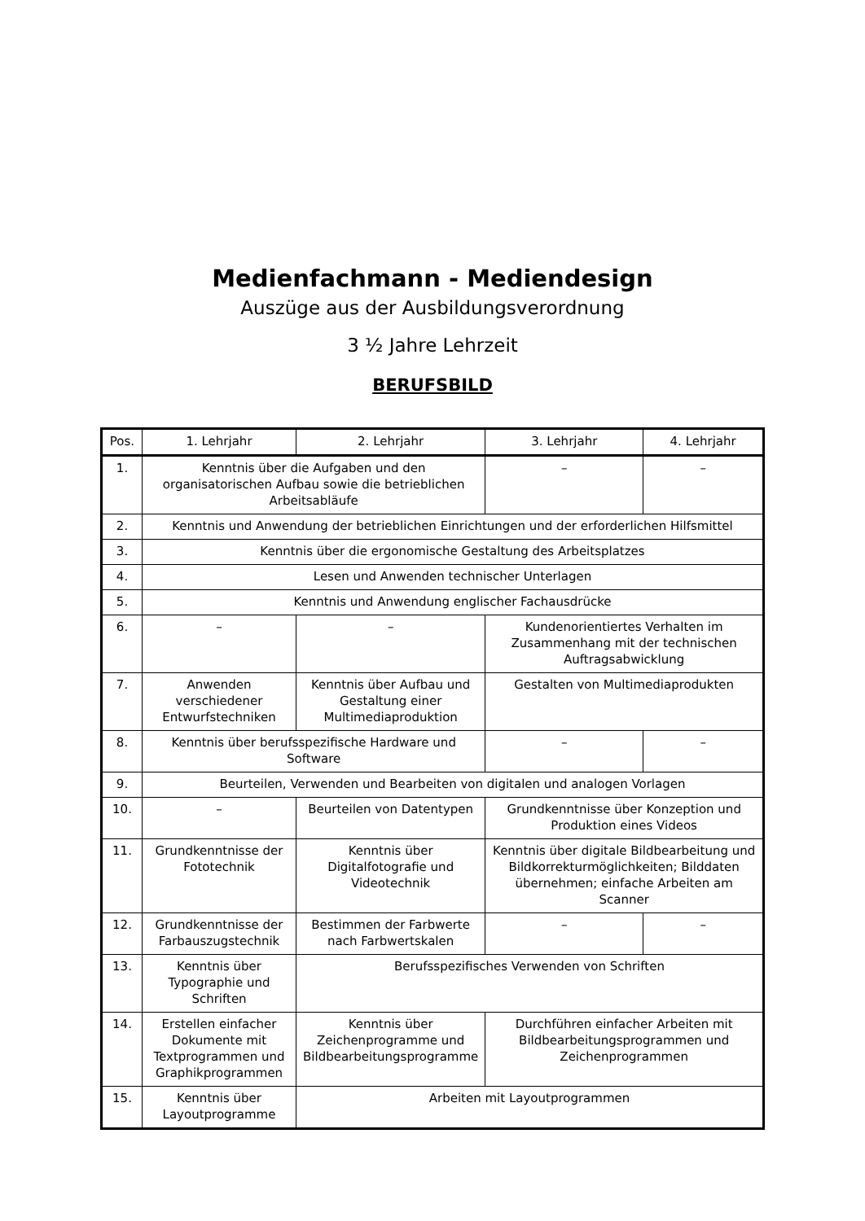Medienfachmann - Mediendesign
Auszüge aus der Ausbildungsverordnung
3 ½ Jahre Lehrzeit
BERUFSBILD
| Pos. | 1. Lehrjahr | 2. Lehrjahr | 3. Lehrjahr | 4. Lehrjahr |
| --- | --- | --- | --- | --- |
| 1. | Kenntnis über die Aufgaben und den organisatorischen Aufbau sowie die betrieblichen Arbeitsabläufe | | – | – |
| 2. | Kenntnis und Anwendung der betrieblichen Einrichtungen und der erforderlichen Hilfsmittel | | | |
| 3. | Kenntnis über die ergonomische Gestaltung des Arbeitsplatzes | | | |
| 4. | Lesen und Anwenden technischer Unterlagen | | | |
| 5. | Kenntnis und Anwendung englischer Fachausdrücke | | | |
| 6. | – | – | Kundenorientiertes Verhalten im Zusammenhang mit der technischen Auftragsabwicklung | |
| 7. | Anwenden verschiedener Entwurfstechniken | Kenntnis über Aufbau und Gestaltung einer Multimediaproduktion | Gestalten von Multimediaprodukten | |
| 8. | Kenntnis über berufsspezifische Hardware und Software | | – | – |
| 9. | Beurteilen, Verwenden und Bearbeiten von digitalen und analogen Vorlagen | | | |
| 10. | – | Beurteilen von Datentypen | Grundkenntnisse über Konzeption und Produktion eines Videos | |
| 11. | Grundkenntnisse der Fototechnik | Kenntnis über Digitalfotografie und Videotechnik | Kenntnis über digitale Bildbearbeitung und Bildkorrekturmöglichkeiten; Bilddaten übernehmen; einfache Arbeiten am Scanner | |
| 12. | Grundkenntnisse der Farbauszugstechnik | Bestimmen der Farbwerte nach Farbwertskalen | – | – |
| 13. | Kenntnis über Typographie und Schriften | Berufsspezifisches Verwenden von Schriften | | |
| 14. | Erstellen einfacher Dokumente mit Textprogrammen und Graphikprogrammen | Kenntnis über Zeichenprogramme und Bildbearbeitungsprogramme | Durchführen einfacher Arbeiten mit Bildbearbeitungsprogrammen und Zeichenprogrammen | |
| 15. | Kenntnis über Layoutprogramme | Arbeiten mit Layoutprogrammen | | |